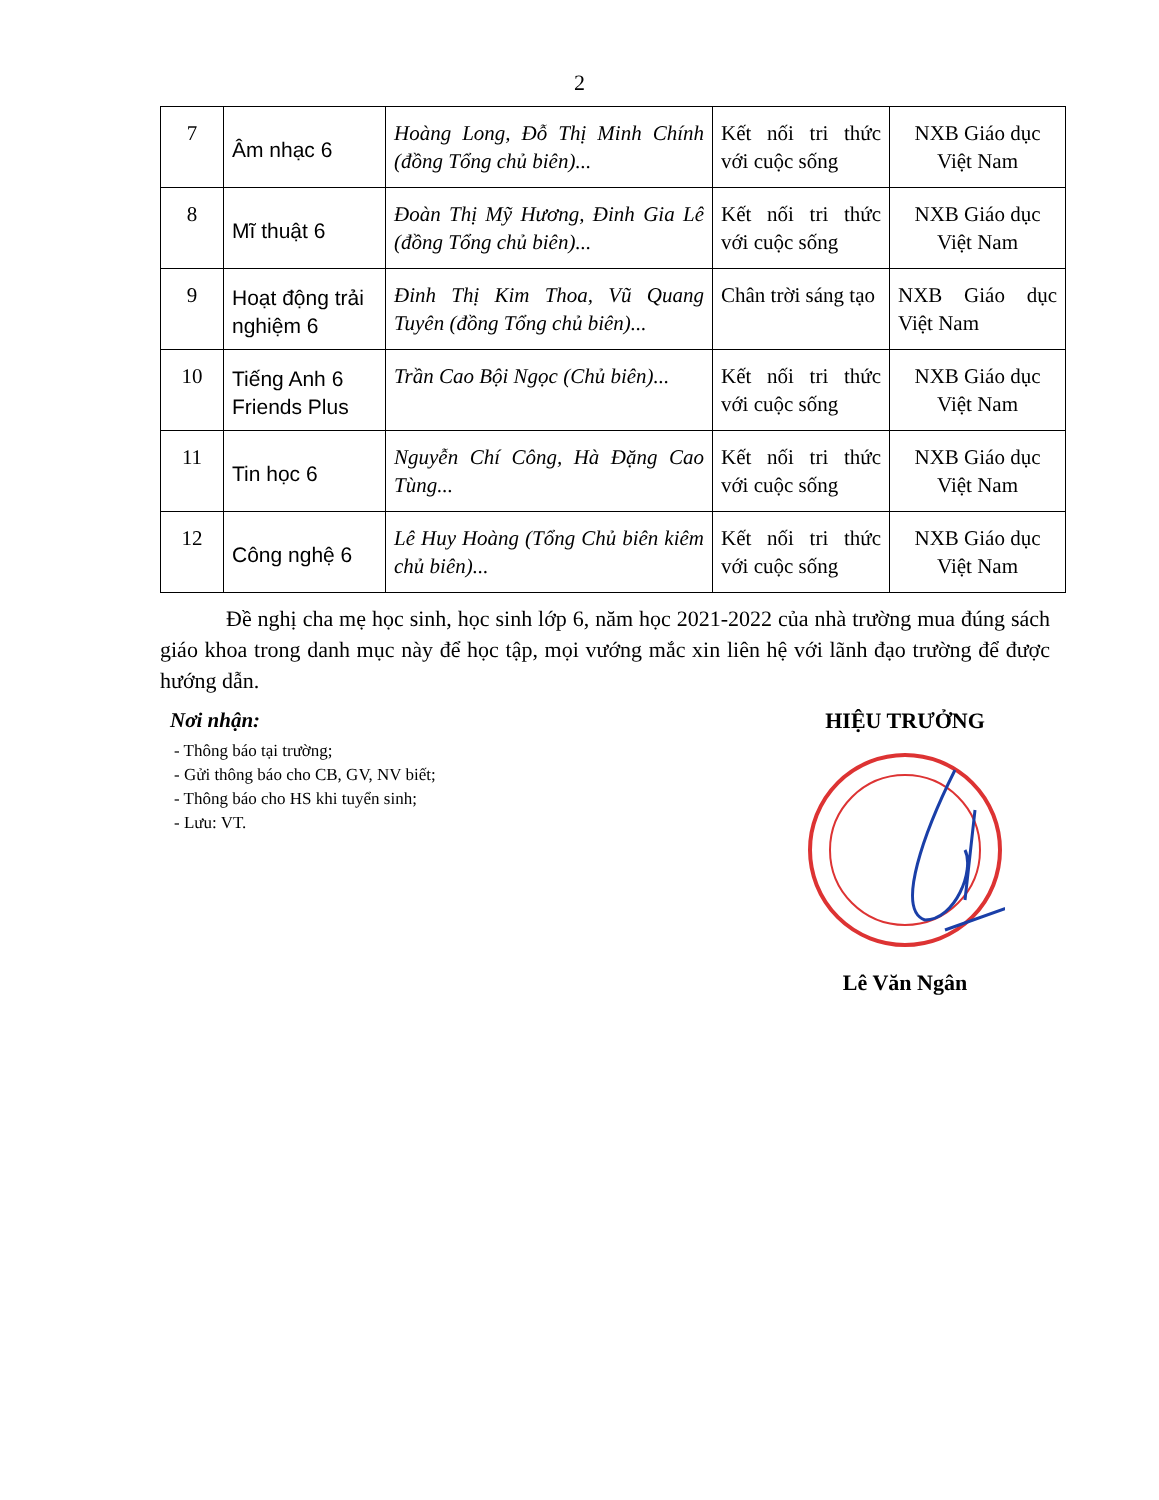2
| 7 | Âm nhạc 6 | Hoàng Long, Đỗ Thị Minh Chính (đồng Tổng chủ biên)... | Kết nối tri thức với cuộc sống | NXB Giáo dục Việt Nam |
| 8 | Mĩ thuật 6 | Đoàn Thị Mỹ Hương, Đinh Gia Lê (đồng Tổng chủ biên)... | Kết nối tri thức với cuộc sống | NXB Giáo dục Việt Nam |
| 9 | Hoạt động trải nghiệm 6 | Đinh Thị Kim Thoa, Vũ Quang Tuyên (đồng Tổng chủ biên)... | Chân trời sáng tạo | NXB Giáo dục Việt Nam |
| 10 | Tiếng Anh 6 Friends Plus | Trần Cao Bội Ngọc (Chủ biên)... | Kết nối tri thức với cuộc sống | NXB Giáo dục Việt Nam |
| 11 | Tin học 6 | Nguyễn Chí Công, Hà Đặng Cao Tùng... | Kết nối tri thức với cuộc sống | NXB Giáo dục Việt Nam |
| 12 | Công nghệ 6 | Lê Huy Hoàng (Tổng Chủ biên kiêm chủ biên)... | Kết nối tri thức với cuộc sống | NXB Giáo dục Việt Nam |
Đề nghị cha mẹ học sinh, học sinh lớp 6, năm học 2021-2022 của nhà trường mua đúng sách giáo khoa trong danh mục này để học tập, mọi vướng mắc xin liên hệ với lãnh đạo trường để được hướng dẫn.
Nơi nhận:
- Thông báo tại trường;
- Gửi thông báo cho CB, GV, NV biết;
- Thông báo cho HS khi tuyển sinh;
- Lưu: VT.
HIỆU TRƯỞNG
Lê Văn Ngân